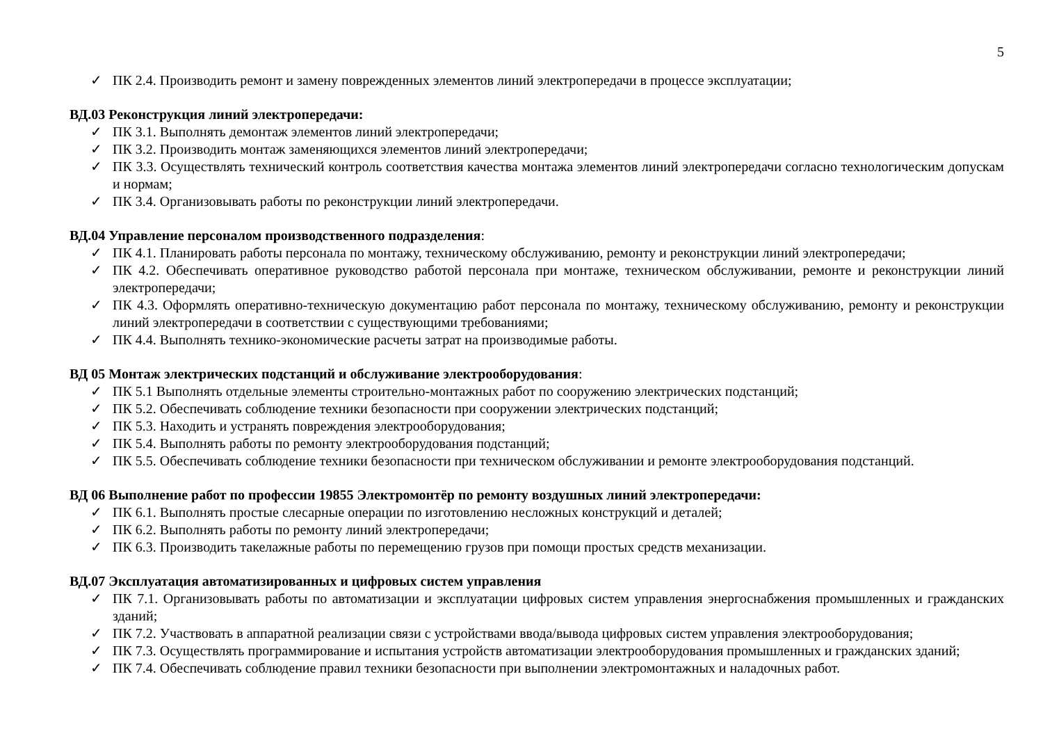5
✓ ПК 2.4. Производить ремонт и замену поврежденных элементов линий электропередачи в процессе эксплуатации;
ВД.03 Реконструкция линий электропередачи:
✓ ПК 3.1. Выполнять демонтаж элементов линий электропередачи;
✓ ПК 3.2. Производить монтаж заменяющихся элементов линий электропередачи;
✓ ПК 3.3. Осуществлять технический контроль соответствия качества монтажа элементов линий электропередачи согласно технологическим допускам и нормам;
✓ ПК 3.4. Организовывать работы по реконструкции линий электропередачи.
ВД.04 Управление персоналом производственного подразделения:
✓ ПК 4.1. Планировать работы персонала по монтажу, техническому обслуживанию, ремонту и реконструкции линий электропередачи;
✓ ПК 4.2. Обеспечивать оперативное руководство работой персонала при монтаже, техническом обслуживании, ремонте и реконструкции линий электропередачи;
✓ ПК 4.3. Оформлять оперативно-техническую документацию работ персонала по монтажу, техническому обслуживанию, ремонту и реконструкции линий электропередачи в соответствии с существующими требованиями;
✓ ПК 4.4. Выполнять технико-экономические расчеты затрат на производимые работы.
ВД 05 Монтаж электрических подстанций и обслуживание электрооборудования:
✓ ПК 5.1 Выполнять отдельные элементы строительно-монтажных работ по сооружению электрических подстанций;
✓ ПК 5.2. Обеспечивать соблюдение техники безопасности при сооружении электрических подстанций;
✓ ПК 5.3. Находить и устранять повреждения электрооборудования;
✓ ПК 5.4. Выполнять работы по ремонту электрооборудования подстанций;
✓ ПК 5.5. Обеспечивать соблюдение техники безопасности при техническом обслуживании и ремонте электрооборудования подстанций.
ВД 06 Выполнение работ по профессии 19855 Электромонтёр по ремонту воздушных линий электропередачи:
✓ ПК 6.1. Выполнять простые слесарные операции по изготовлению несложных конструкций и деталей;
✓ ПК 6.2. Выполнять работы по ремонту линий электропередачи;
✓ ПК 6.3. Производить такелажные работы по перемещению грузов при помощи простых средств механизации.
ВД.07 Эксплуатация автоматизированных и цифровых систем управления
✓ ПК 7.1. Организовывать работы по автоматизации и эксплуатации цифровых систем управления энергоснабжения промышленных и гражданских зданий;
✓ ПК 7.2. Участвовать в аппаратной реализации связи с устройствами ввода/вывода цифровых систем управления электрооборудования;
✓ ПК 7.3. Осуществлять программирование и испытания устройств автоматизации электрооборудования промышленных и гражданских зданий;
✓ ПК 7.4. Обеспечивать соблюдение правил техники безопасности при выполнении электромонтажных и наладочных работ.